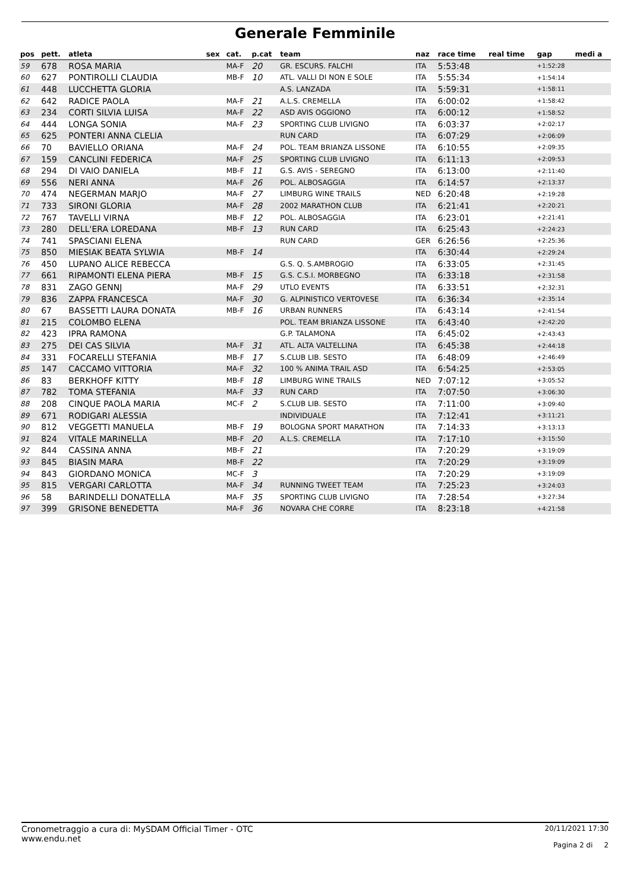Generale Femminile
| pos | pett. | atleta | sex | cat. | p.cat | team | naz | race time | real time | gap | medi a |
| --- | --- | --- | --- | --- | --- | --- | --- | --- | --- | --- | --- |
| 59 | 678 | ROSA MARIA | | MA-F | 20 | GR. ESCURS. FALCHI | ITA | 5:53:48 | | +1:52:28 | |
| 60 | 627 | PONTIROLLI CLAUDIA | | MB-F | 10 | ATL. VALLI DI NON E SOLE | ITA | 5:55:34 | | +1:54:14 | |
| 61 | 448 | LUCCHETTA GLORIA | | | | A.S. LANZADA | ITA | 5:59:31 | | +1:58:11 | |
| 62 | 642 | RADICE PAOLA | | MA-F | 21 | A.L.S. CREMELLA | ITA | 6:00:02 | | +1:58:42 | |
| 63 | 234 | CORTI SILVIA LUISA | | MA-F | 22 | ASD AVIS OGGIONO | ITA | 6:00:12 | | +1:58:52 | |
| 64 | 444 | LONGA SONIA | | MA-F | 23 | SPORTING CLUB LIVIGNO | ITA | 6:03:37 | | +2:02:17 | |
| 65 | 625 | PONTERI ANNA CLELIA | | | | RUN CARD | ITA | 6:07:29 | | +2:06:09 | |
| 66 | 70 | BAVIELLO ORIANA | | MA-F | 24 | POL. TEAM BRIANZA LISSONE | ITA | 6:10:55 | | +2:09:35 | |
| 67 | 159 | CANCLINI FEDERICA | | MA-F | 25 | SPORTING CLUB LIVIGNO | ITA | 6:11:13 | | +2:09:53 | |
| 68 | 294 | DI VAIO DANIELA | | MB-F | 11 | G.S. AVIS - SEREGNO | ITA | 6:13:00 | | +2:11:40 | |
| 69 | 556 | NERI ANNA | | MA-F | 26 | POL. ALBOSAGGIA | ITA | 6:14:57 | | +2:13:37 | |
| 70 | 474 | NEGERMAN MARJO | | MA-F | 27 | LIMBURG WINE TRAILS | NED | 6:20:48 | | +2:19:28 | |
| 71 | 733 | SIRONI GLORIA | | MA-F | 28 | 2002 MARATHON CLUB | ITA | 6:21:41 | | +2:20:21 | |
| 72 | 767 | TAVELLI VIRNA | | MB-F | 12 | POL. ALBOSAGGIA | ITA | 6:23:01 | | +2:21:41 | |
| 73 | 280 | DELL'ERA LOREDANA | | MB-F | 13 | RUN CARD | ITA | 6:25:43 | | +2:24:23 | |
| 74 | 741 | SPASCIANI ELENA | | | | RUN CARD | GER | 6:26:56 | | +2:25:36 | |
| 75 | 850 | MIESIAK BEATA SYLWIA | | MB-F | 14 | | ITA | 6:30:44 | | +2:29:24 | |
| 76 | 450 | LUPANO ALICE REBECCA | | | | G.S. Q. S.AMBROGIO | ITA | 6:33:05 | | +2:31:45 | |
| 77 | 661 | RIPAMONTI ELENA PIERA | | MB-F | 15 | G.S. C.S.I. MORBEGNO | ITA | 6:33:18 | | +2:31:58 | |
| 78 | 831 | ZAGO GENNJ | | MA-F | 29 | UTLO EVENTS | ITA | 6:33:51 | | +2:32:31 | |
| 79 | 836 | ZAPPA FRANCESCA | | MA-F | 30 | G. ALPINISTICO VERTOVESE | ITA | 6:36:34 | | +2:35:14 | |
| 80 | 67 | BASSETTI LAURA DONATA | | MB-F | 16 | URBAN RUNNERS | ITA | 6:43:14 | | +2:41:54 | |
| 81 | 215 | COLOMBO ELENA | | | | POL. TEAM BRIANZA LISSONE | ITA | 6:43:40 | | +2:42:20 | |
| 82 | 423 | IPRA RAMONA | | | | G.P. TALAMONA | ITA | 6:45:02 | | +2:43:43 | |
| 83 | 275 | DEI CAS SILVIA | | MA-F | 31 | ATL. ALTA VALTELLINA | ITA | 6:45:38 | | +2:44:18 | |
| 84 | 331 | FOCARELLI STEFANIA | | MB-F | 17 | S.CLUB LIB. SESTO | ITA | 6:48:09 | | +2:46:49 | |
| 85 | 147 | CACCAMO VITTORIA | | MA-F | 32 | 100 % ANIMA TRAIL ASD | ITA | 6:54:25 | | +2:53:05 | |
| 86 | 83 | BERKHOFF KITTY | | MB-F | 18 | LIMBURG WINE TRAILS | NED | 7:07:12 | | +3:05:52 | |
| 87 | 782 | TOMA STEFANIA | | MA-F | 33 | RUN CARD | ITA | 7:07:50 | | +3:06:30 | |
| 88 | 208 | CINQUE PAOLA MARIA | | MC-F | 2 | S.CLUB LIB. SESTO | ITA | 7:11:00 | | +3:09:40 | |
| 89 | 671 | RODIGARI ALESSIA | | | | INDIVIDUALE | ITA | 7:12:41 | | +3:11:21 | |
| 90 | 812 | VEGGETTI MANUELA | | MB-F | 19 | BOLOGNA SPORT MARATHON | ITA | 7:14:33 | | +3:13:13 | |
| 91 | 824 | VITALE MARINELLA | | MB-F | 20 | A.L.S. CREMELLA | ITA | 7:17:10 | | +3:15:50 | |
| 92 | 844 | CASSINA ANNA | | MB-F | 21 | | ITA | 7:20:29 | | +3:19:09 | |
| 93 | 845 | BIASIN MARA | | MB-F | 22 | | ITA | 7:20:29 | | +3:19:09 | |
| 94 | 843 | GIORDANO MONICA | | MC-F | 3 | | ITA | 7:20:29 | | +3:19:09 | |
| 95 | 815 | VERGARI CARLOTTA | | MA-F | 34 | RUNNING TWEET TEAM | ITA | 7:25:23 | | +3:24:03 | |
| 96 | 58 | BARINDELLI DONATELLA | | MA-F | 35 | SPORTING CLUB LIVIGNO | ITA | 7:28:54 | | +3:27:34 | |
| 97 | 399 | GRISONE BENEDETTA | | MA-F | 36 | NOVARA CHE CORRE | ITA | 8:23:18 | | +4:21:58 | |
Cronometraggio a cura di: MySDAM Official Timer - OTC
www.endu.net
20/11/2021 17:30
Pagina 2 di 2